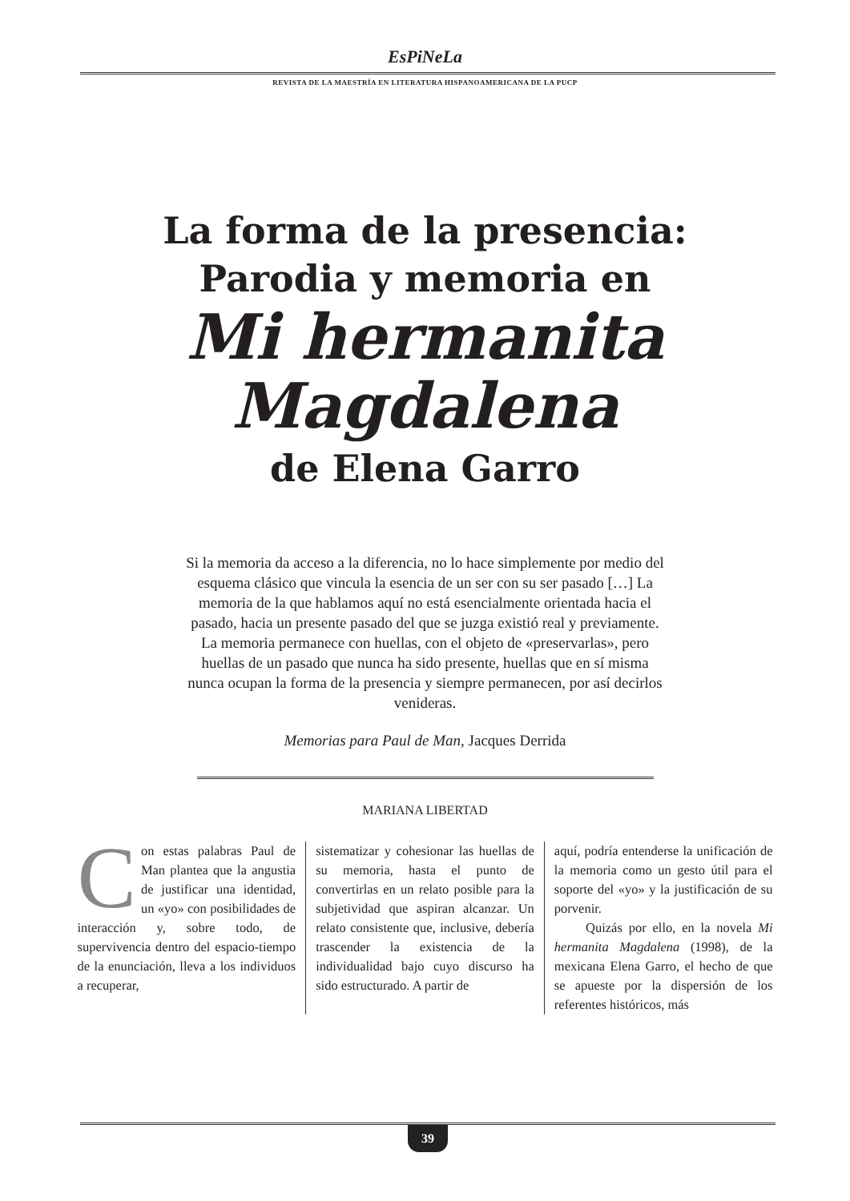EsPiNeLa
REVISTA DE LA MAESTRÍA EN LITERATURA HISPANOAMERICANA DE LA PUCP
La forma de la presencia:
Parodia y memoria en
Mi hermanita
Magdalena
de Elena Garro
Si la memoria da acceso a la diferencia, no lo hace simplemente por medio del esquema clásico que vincula la esencia de un ser con su ser pasado […] La memoria de la que hablamos aquí no está esencialmente orientada hacia el pasado, hacia un presente pasado del que se juzga existió real y previamente. La memoria permanece con huellas, con el objeto de «preservarlas», pero huellas de un pasado que nunca ha sido presente, huellas que en sí misma nunca ocupan la forma de la presencia y siempre permanecen, por así decirlos venideras.
Memorias para Paul de Man, Jacques Derrida
MARIANA LIBERTAD
Con estas palabras Paul de Man plantea que la angustia de justificar una identidad, un «yo» con posibilidades de interacción y, sobre todo, de supervivencia dentro del espacio-tiempo de la enunciación, lleva a los individuos a recuperar,
sistematizar y cohesionar las huellas de su memoria, hasta el punto de convertirlas en un relato posible para la subjetividad que aspiran alcanzar. Un relato consistente que, inclusive, debería trascender la existencia de la individualidad bajo cuyo discurso ha sido estructurado. A partir de
aquí, podría entenderse la unificación de la memoria como un gesto útil para el soporte del «yo» y la justificación de su porvenir.
Quizás por ello, en la novela Mi hermanita Magdalena (1998), de la mexicana Elena Garro, el hecho de que se apueste por la dispersión de los referentes históricos, más
39